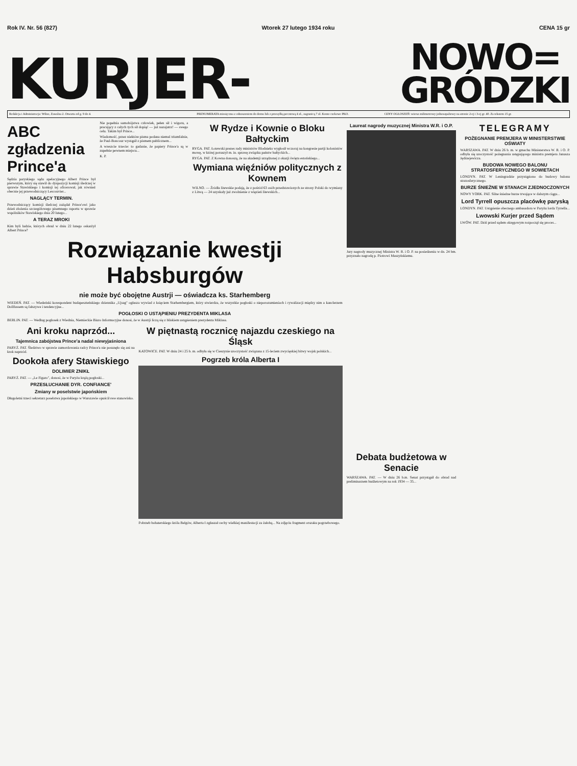Rok IV. Nr. 56 (827) Wtorek 27 lutego 1934 roku CENA 15 gr
KURJER- NOWO=
GRÓDZKI
Redakcja i Administracja: Wilno, Zawalna 2. Otwarta od g. 9 do 4.
PRENUMERATA miesięczna z odnoszeniem do domu lub z przesyłką pocztową 4 zł., zagranicą 7 zł. Konto czekowe PKO.
CENY OGŁOSZEŃ: wiersz milimetrowy jednoszpaltowy na stronie 2-ej i 3-ej gr. 40. Za tekstem 15 gr.
ABC zgładzenia Prince'a
Sędzia paryskiego sądu apelacyjnego Albert Prince był pierwszym, który się stawił do dyspozycji komisji śledczej w sprawie Stawiskiego i komisji tej oficerował, jak również obecnie jej przewodniczący Lescouvier...
NAGLĄCY TERMIN.
Przewodniczący komisji śledczej zażądał Prince'owi jako dzień złożenia szczegółowego pisemnego raportu w sprawie wspólników Stawiskiego dnia 20 lutego...
A TERAZ MROKI
Kim byli ludzie, których obraź w dniu 22 lutego oskarżył Albert Prince?
Nie popełnia samobójstwa człowiek, pełen sił i wigoru, a pracujący z całych tych sił dopiąć — już nazajutrz! — swego celu. Takim był Prince...
Wiadomość, przez niektóre pisma podana niemal triumfalnie, że Paul-Boncour wystąpił z pismem publicznem...
A wreszcie trzecie: to gadanie, że papiery Prince'a są w zupełnie pewnem miejscu...
K. P.
W Rydze i Kownie o Bloku Bałtyckim
RYGA. PAT. Łotewski prezes rady ministrów Blodnieks wygłosił wczoraj na kongresie partji kolonistów mowę, w której poruszył m. in. sprawę związku państw bałtyckich...
RYGA. PAT. Z Kowna donoszą, że na akademji urządzonej z okazji święta estońskiego...
Wymiana więźniów politycznych z Kownem
WILNO. — Źródła litewskie podają, że z pośród 63 osób przedstawionych ze strony Polski do wymiany z Litwą — 24 uzyskały już zwolnienie z więzień litewskich...
Rozwiązanie kwestji Habsburgów
nie może być obojętne Austrji — oświadcza ks. Starhemberg
WIEDEŃ. PAT. — Wiedeński korespondent budapeszteńskiego dziennika „Ujsag" ogłasza wywiad z księciem Starhembergiem, który stwierdza, że wszystkie pogłoski o nieporozumieniach i rywalizacji między nim a kanclerzem Dollfussem są fałszywe i tendencyjne...
POGŁOSKI O USTĄPIENIU PREZYDENTA MIKLASA
BERLIN. PAT. — Według pogłosek z Wiednia, Niemieckie Biuro Informacyjne donosi, że w Austrji liczą się z bliskiem ustąpieniem prezydenta Miklasa.
Ani kroku naprzód...
Tajemnica zabójstwa Prince'a nadal niewyjaśniona
PARYŻ. PAT. Śledztwo w sprawie zamordowania radcy Prince'a nie posunęło się ani na krok naprzód.
Dookoła afery Stawiskiego
DOLIMIER ZNIKŁ
PARYŻ. PAT. — „Le Figaro", donosi, że w Paryżu krążą pogłoski...
PRZESŁUCHANIE DYR. CONFIANCE'
Zmiany w poselstwie japońskiem
Długoletni trzeci sekretarz poselstwa japońskiego w Warszawie opuścił swe stanowisko.
W piętnastą rocznicę najazdu czeskiego na Śląsk
KATOWICE. PAT. W dniu 24 i 25 b. m. odbyła się w Cieszynie uroczystość związana z 15-leciem zwycięskiej bitwy wojsk polskich...
Pogrzeb króla Alberta I
Pobrzeb bohaterskiego króla Belgów, Alberta I zgłaszał cechy wielkiej manifestacji za żałobą... Na zdjęciu fragment orszaku pogrzebowego.
Laureat nagrody muzycznej Ministra W.R. i O.P.
Jury nagrody muzycznej Ministra W. R. i O. P. na posiedzeniu w dn. 24 bm. przyznało nagrodę p. Piotrowi Maszyńskiemu.
Debata budżetowa w Senacie
WARSZAWA. PAT. — W dniu 26 b.m. Senat przystąpił do obrad nad preliminarzem budżetowym na rok 1934 — 35...
TELEGRAMY
POŻEGNANIE PREMJERA W MINISTERSTWIE OŚWIATY
WARSZAWA. PAT. W dniu 26 b. m. w gmachu Ministerstwa W. R. i O. P. odbyła się uroczystość pożegnania ustępującego ministra premjera Janusza Jędrzejewicza.
BUDOWA NOWEGO BALONU STRATOSFERYCZNEGO W SOWIETACH
LONDYN. PAT. W Leningradzie przystąpiono do budowy balonu stratosferycznego.
BURZE ŚNIEŻNE W STANACH ZJEDNOCZONYCH
NOWY YORK. PAT. Silne śnieżne burze trwające w dalszym ciągu...
Lord Tyrrell opuszcza placówkę paryską
LONDYN. PAT. Ustąpienie obecnego ambasadora w Paryżu lorda Tyrrella...
Lwowski Kurjer przed Sądem
LWÓW. PAT. Dziś przed sądem okręgowym rozpoczął się proces...